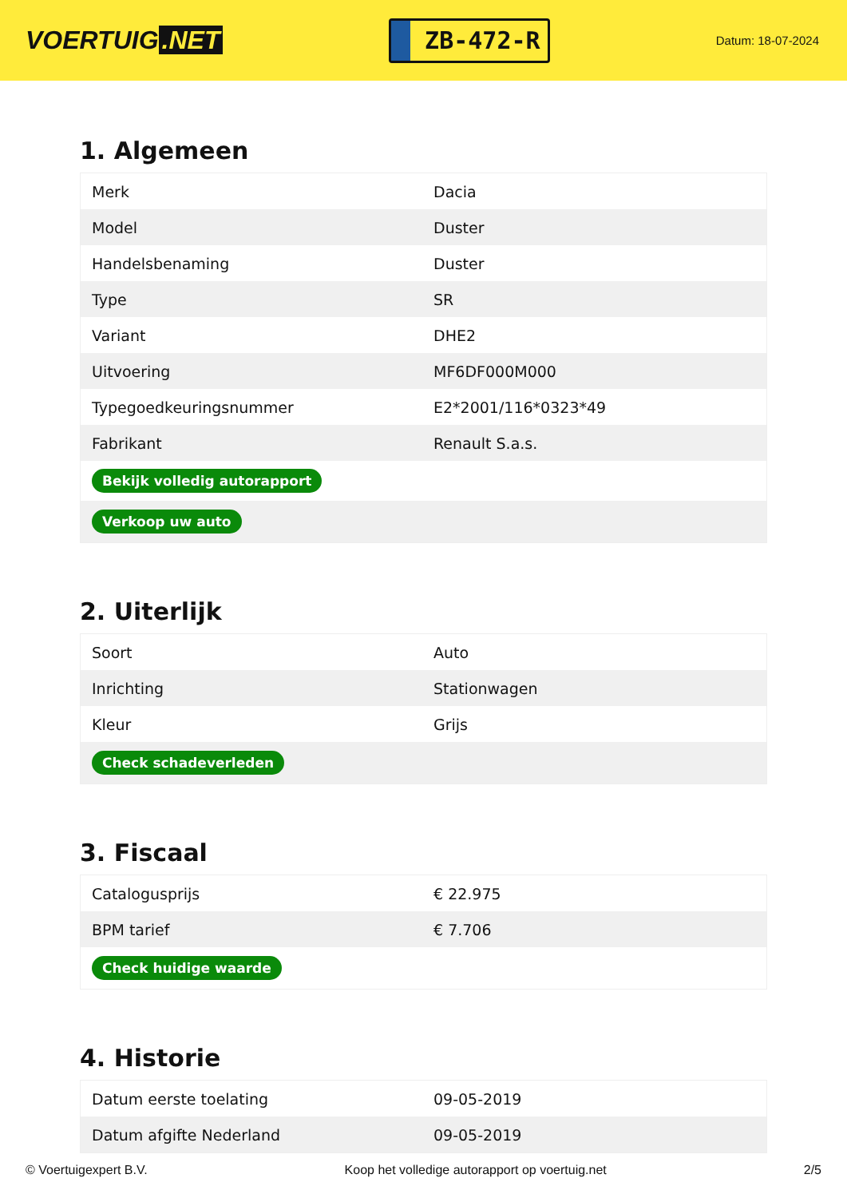VOERTUIG.NET
ZB-472-R
Datum: 18-07-2024
1. Algemeen
| Merk | Dacia |
| Model | Duster |
| Handelsbenaming | Duster |
| Type | SR |
| Variant | DHE2 |
| Uitvoering | MF6DF000M000 |
| Typegoedkeuringsnummer | E2*2001/116*0323*49 |
| Fabrikant | Renault S.a.s. |
| Bekijk volledig autorapport | |
| Verkoop uw auto | |
2. Uiterlijk
| Soort | Auto |
| Inrichting | Stationwagen |
| Kleur | Grijs |
| Check schadeverleden | |
3. Fiscaal
| Catalogusprijs | € 22.975 |
| BPM tarief | € 7.706 |
| Check huidige waarde | |
4. Historie
| Datum eerste toelating | 09-05-2019 |
| Datum afgifte Nederland | 09-05-2019 |
© Voertuigexpert B.V. Koop het volledige autorapport op voertuig.net 2/5